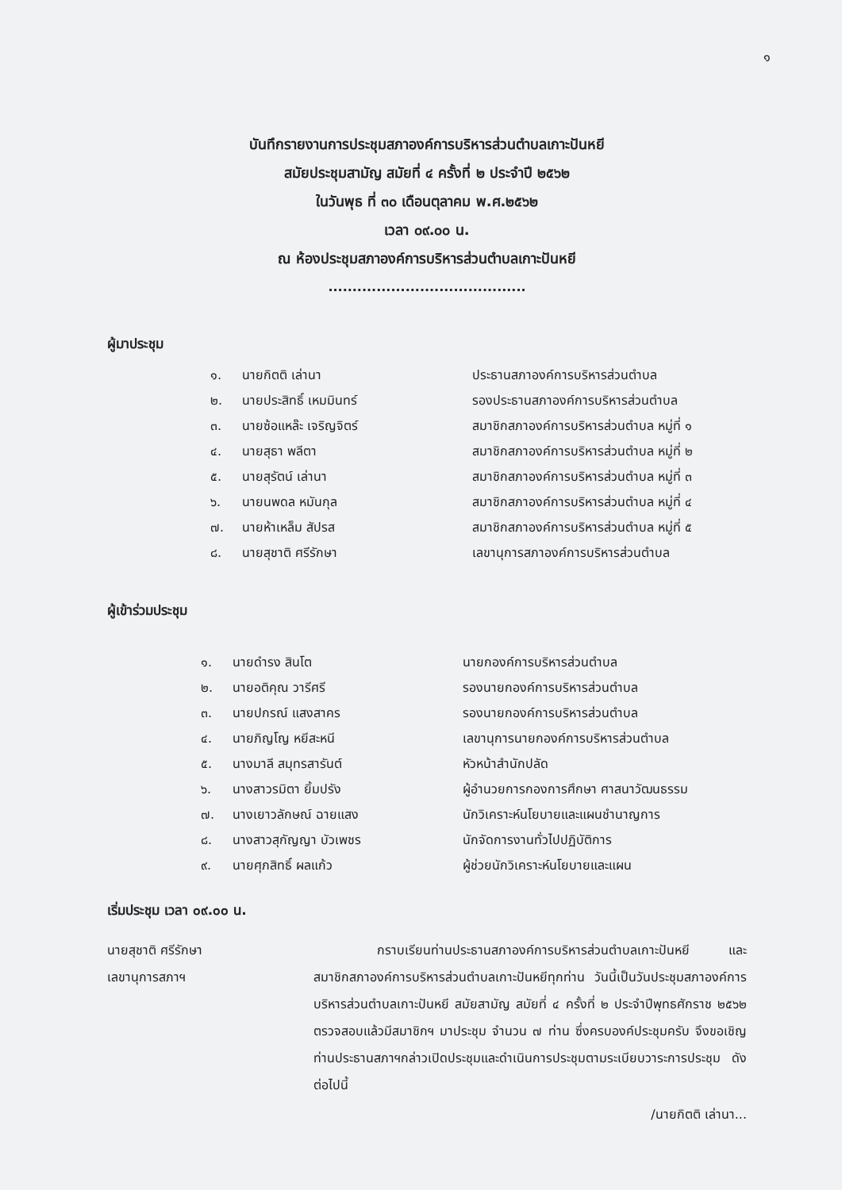๑
บันทึกรายงานการประชุมสภาองค์การบริหารส่วนตำบลเกาะปันหยี
สมัยประชุมสามัญ สมัยที่ ๔ ครั้งที่ ๒ ประจำปี ๒๕๖๒
ในวันพุธ ที่ ๓๐ เดือนตุลาคม พ.ศ.๒๕๖๒
เวลา ๐๙.๐๐ น.
ณ ห้องประชุมสภาองค์การบริหารส่วนตำบลเกาะปันหยี
.........................................
ผู้มาประชุม
| ๑. | นายกิตติ เล่านา | ประธานสภาองค์การบริหารส่วนตำบล |
| ๒. | นายประสิทธิ์ เหมมินทร์ | รองประธานสภาองค์การบริหารส่วนตำบล |
| ๓. | นายซ้อแหล๊ะ เจริญจิตร์ | สมาชิกสภาองค์การบริหารส่วนตำบล หมู่ที่ ๑ |
| ๔. | นายสุธา พลีตา | สมาชิกสภาองค์การบริหารส่วนตำบล หมู่ที่ ๒ |
| ๕. | นายสุรัตน์ เล่านา | สมาชิกสภาองค์การบริหารส่วนตำบล หมู่ที่ ๓ |
| ๖. | นายนพดล หมันกุล | สมาชิกสภาองค์การบริหารส่วนตำบล หมู่ที่ ๔ |
| ๗. | นายห้าเหล็ม สัปรส | สมาชิกสภาองค์การบริหารส่วนตำบล หมู่ที่ ๕ |
| ๘. | นายสุชาติ ศรีรักษา | เลขานุการสภาองค์การบริหารส่วนตำบล |
ผู้เข้าร่วมประชุม
| ๑. | นายดำรง สินโต | นายกองค์การบริหารส่วนตำบล |
| ๒. | นายอติคุณ วารีศรี | รองนายกองค์การบริหารส่วนตำบล |
| ๓. | นายปกรณ์ แสงสาคร | รองนายกองค์การบริหารส่วนตำบล |
| ๔. | นายภิญโญ หยีสะหนี | เลขานุการนายกองค์การบริหารส่วนตำบล |
| ๕. | นางมาลี สมุทรสารันต์ | หัวหน้าสำนักปลัด |
| ๖. | นางสาวรมิตา ยิ้มปรัง | ผู้อำนวยการกองการศึกษา ศาสนาวัฒนธรรม |
| ๗. | นางเยาวลักษณ์ ฉายแสง | นักวิเคราะห์นโยบายและแผนชำนาญการ |
| ๘. | นางสาวสุกัญญา บัวเพชร | นักจัดการงานทั่วไปปฏิบัติการ |
| ๙. | นายศุภสิทธิ์ ผลแก้ว | ผู้ช่วยนักวิเคราะห์นโยบายและแผน |
เริ่มประชุม เวลา ๐๙.๐๐ น.
นายสุชาติ ศรีรักษา
เลขานุการสภาฯ
กราบเรียนท่านประธานสภาองค์การบริหารส่วนตำบลเกาะปันหยี และสมาชิกสภาองค์การบริหารส่วนตำบลเกาะปันหยีทุกท่าน วันนี้เป็นวันประชุมสภาองค์การบริหารส่วนตำบลเกาะปันหยี สมัยสามัญ สมัยที่ ๔ ครั้งที่ ๒ ประจำปีพุทธศักราช ๒๕๖๒ ตรวจสอบแล้วมีสมาชิกฯ มาประชุม จำนวน ๗ ท่าน ซึ่งครบองค์ประชุมครับ จึงขอเชิญท่านประธานสภาฯกล่าวเปิดประชุมและดำเนินการประชุมตามระเบียบวาระการประชุม ดังต่อไปนี้
/นายกิตติ เล่านา...